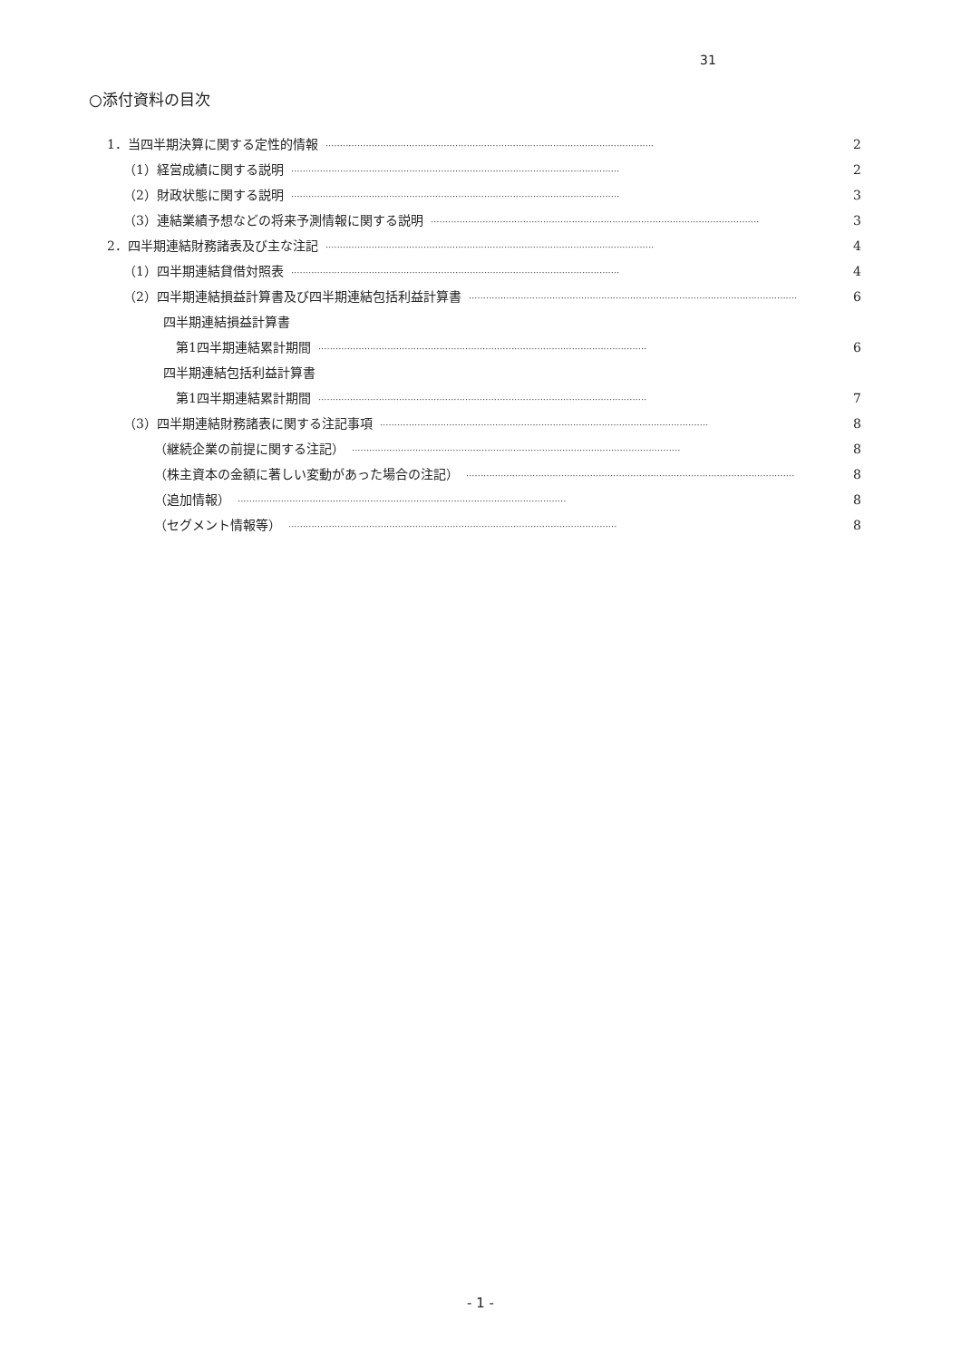31
○添付資料の目次
1．当四半期決算に関する定性的情報 ·················································································································· 2
（1）経営成績に関する説明 ·················································································································· 2
（2）財政状態に関する説明 ·················································································································· 3
（3）連結業績予想などの将来予測情報に関する説明 ·················································································································· 3
2．四半期連結財務諸表及び主な注記 ·················································································································· 4
（1）四半期連結貸借対照表 ·················································································································· 4
（2）四半期連結損益計算書及び四半期連結包括利益計算書 ·················································································································· 6
四半期連結損益計算書
第1四半期連結累計期間 ·················································································································· 6
四半期連結包括利益計算書
第1四半期連結累計期間 ·················································································································· 7
（3）四半期連結財務諸表に関する注記事項 ·················································································································· 8
（継続企業の前提に関する注記） ·················································································································· 8
（株主資本の金額に著しい変動があった場合の注記） ·················································································································· 8
（追加情報） ·················································································································· 8
（セグメント情報等） ·················································································································· 8
- 1 -